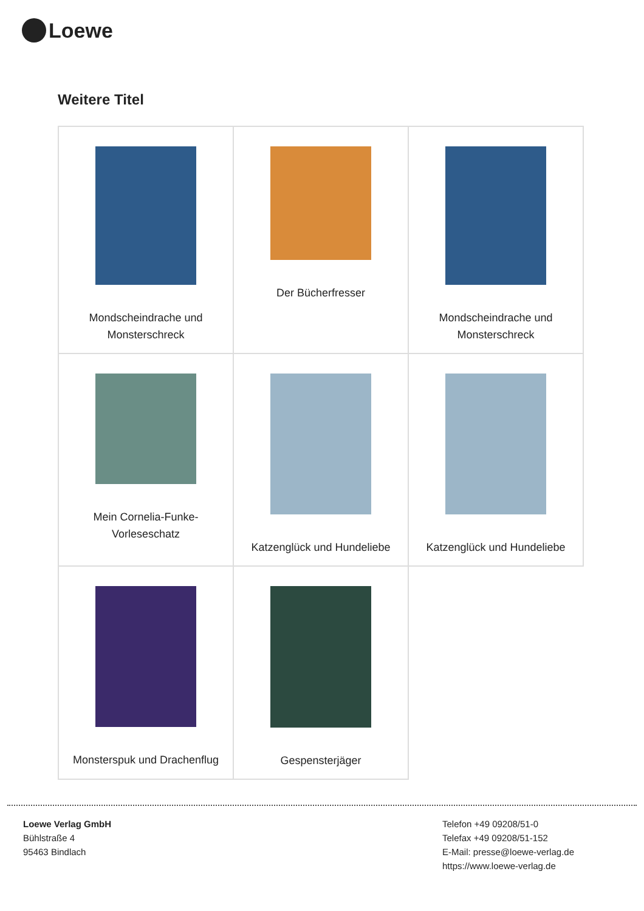Loewe
Weitere Titel
| Mondscheindrache und Monsterschreck | Der Bücherfresser | Mondscheindrache und Monsterschreck |
| Mein Cornelia-Funke- Vorleseschatz | Katzenglück und Hundeliebe | Katzenglück und Hundeliebe |
| Monsterspuk und Drachenflug | Gespensterjäger | |
Loewe Verlag GmbH
Bühlstraße 4
95463 Bindlach
Telefon +49 09208/51-0
Telefax +49 09208/51-152
E-Mail: presse@loewe-verlag.de
https://www.loewe-verlag.de